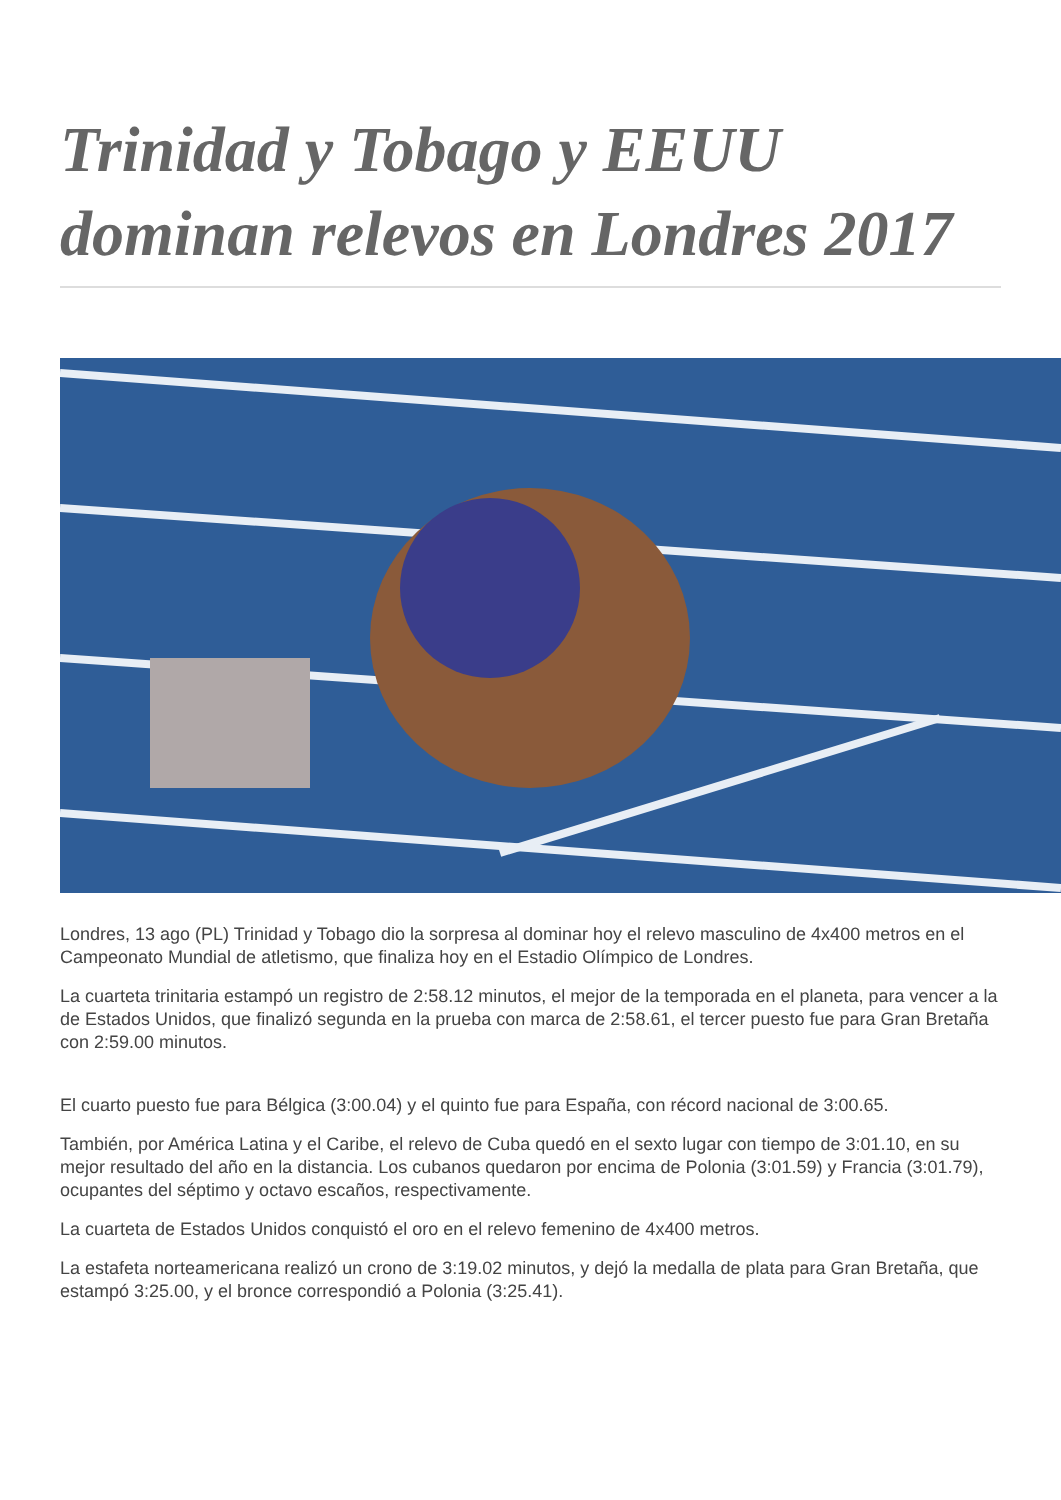Trinidad y Tobago y EEUU dominan relevos en Londres 2017
Londres, 13 ago (PL) Trinidad y Tobago dio la sorpresa al dominar hoy el relevo masculino de 4x400 metros en el Campeonato Mundial de atletismo, que finaliza hoy en el Estadio Olímpico de Londres.
La cuarteta trinitaria estampó un registro de 2:58.12 minutos, el mejor de la temporada en el planeta, para vencer a la de Estados Unidos, que finalizó segunda en la prueba con marca de 2:58.61, el tercer puesto fue para Gran Bretaña con 2:59.00 minutos.
El cuarto puesto fue para Bélgica (3:00.04) y el quinto fue para España, con récord nacional de 3:00.65.
También, por América Latina y el Caribe, el relevo de Cuba quedó en el sexto lugar con tiempo de 3:01.10, en su mejor resultado del año en la distancia. Los cubanos quedaron por encima de Polonia (3:01.59) y Francia (3:01.79), ocupantes del séptimo y octavo escaños, respectivamente.
La cuarteta de Estados Unidos conquistó el oro en el relevo femenino de 4x400 metros.
La estafeta norteamericana realizó un crono de 3:19.02 minutos, y dejó la medalla de plata para Gran Bretaña, que estampó 3:25.00, y el bronce correspondió a Polonia (3:25.41).